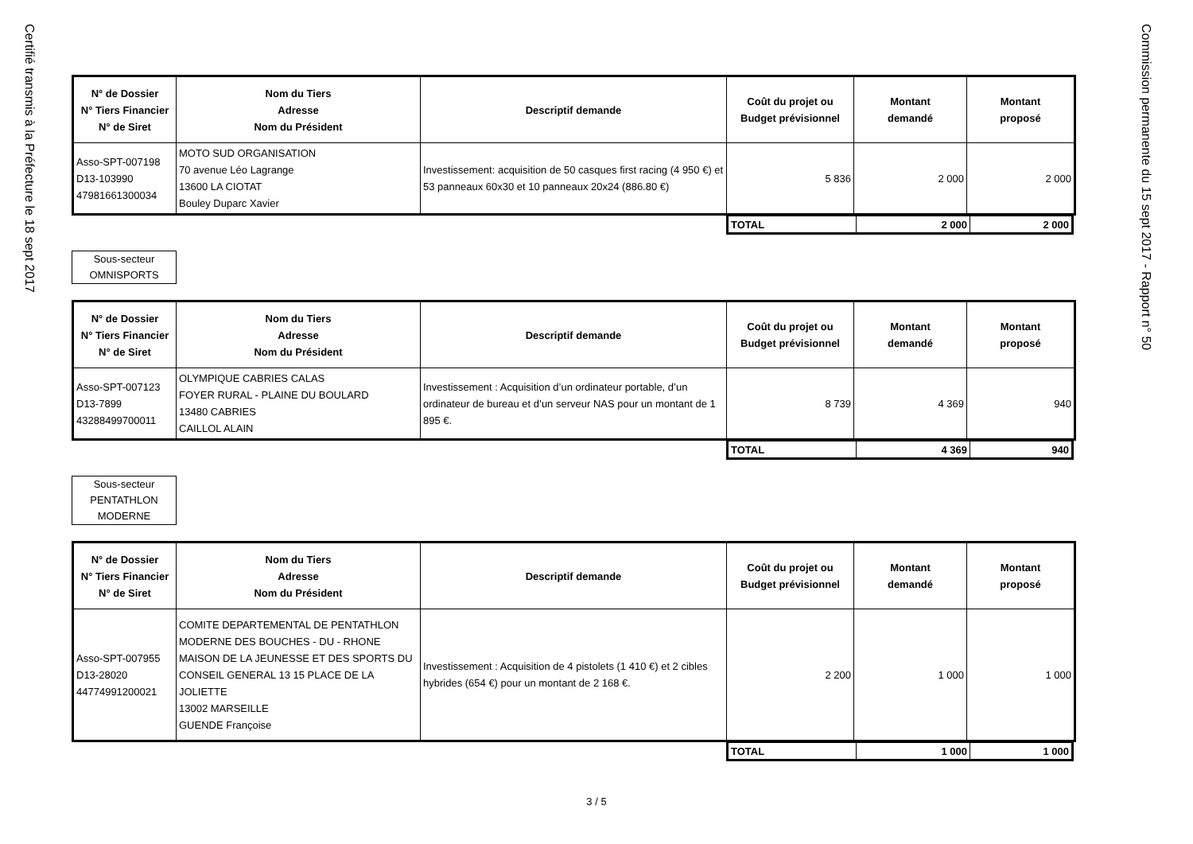Certifié transmis à la Préfecture le 18 sept 2017
| N° de Dossier N° Tiers Financier N° de Siret | Nom du Tiers Adresse Nom du Président | Descriptif demande | Coût du projet ou Budget prévisionnel | Montant demandé | Montant proposé |
| --- | --- | --- | --- | --- | --- |
| Asso-SPT-007198 D13-103990 47981661300034 | MOTO SUD ORGANISATION 70 avenue Léo Lagrange 13600 LA CIOTAT Bouley Duparc Xavier | Investissement: acquisition de 50 casques first racing (4 950 €) et 53 panneaux 60x30 et 10 panneaux 20x24 (886.80 €) | 5 836 | 2 000 | 2 000 |
| TOTAL | 2 000 | 2 000 |
Sous-secteur
OMNISPORTS
| N° de Dossier N° Tiers Financier N° de Siret | Nom du Tiers Adresse Nom du Président | Descriptif demande | Coût du projet ou Budget prévisionnel | Montant demandé | Montant proposé |
| --- | --- | --- | --- | --- | --- |
| Asso-SPT-007123 D13-7899 43288499700011 | OLYMPIQUE CABRIES CALAS FOYER RURAL - PLAINE DU BOULARD 13480 CABRIES CAILLOL ALAIN | Investissement : Acquisition d’un ordinateur portable, d’un ordinateur de bureau et d’un serveur NAS pour un montant de 1 895 €. | 8 739 | 4 369 | 940 |
| TOTAL | 4 369 | 940 |
Sous-secteur
PENTATHLON
MODERNE
| N° de Dossier N° Tiers Financier N° de Siret | Nom du Tiers Adresse Nom du Président | Descriptif demande | Coût du projet ou Budget prévisionnel | Montant demandé | Montant proposé |
| --- | --- | --- | --- | --- | --- |
| Asso-SPT-007955 D13-28020 44774991200021 | COMITE DEPARTEMENTAL DE PENTATHLON MODERNE DES BOUCHES - DU - RHONE MAISON DE LA JEUNESSE ET DES SPORTS DU CONSEIL GENERAL 13 15 PLACE DE LA JOLIETTE 13002 MARSEILLE GUENDE Françoise | Investissement : Acquisition de 4 pistolets (1 410 €) et 2 cibles hybrides (654 €) pour un montant de 2 168 €. | 2 200 | 1 000 | 1 000 |
| TOTAL | 1 000 | 1 000 |
3 / 5
Commission permanente du 15 sept 2017 - Rapport n° 50